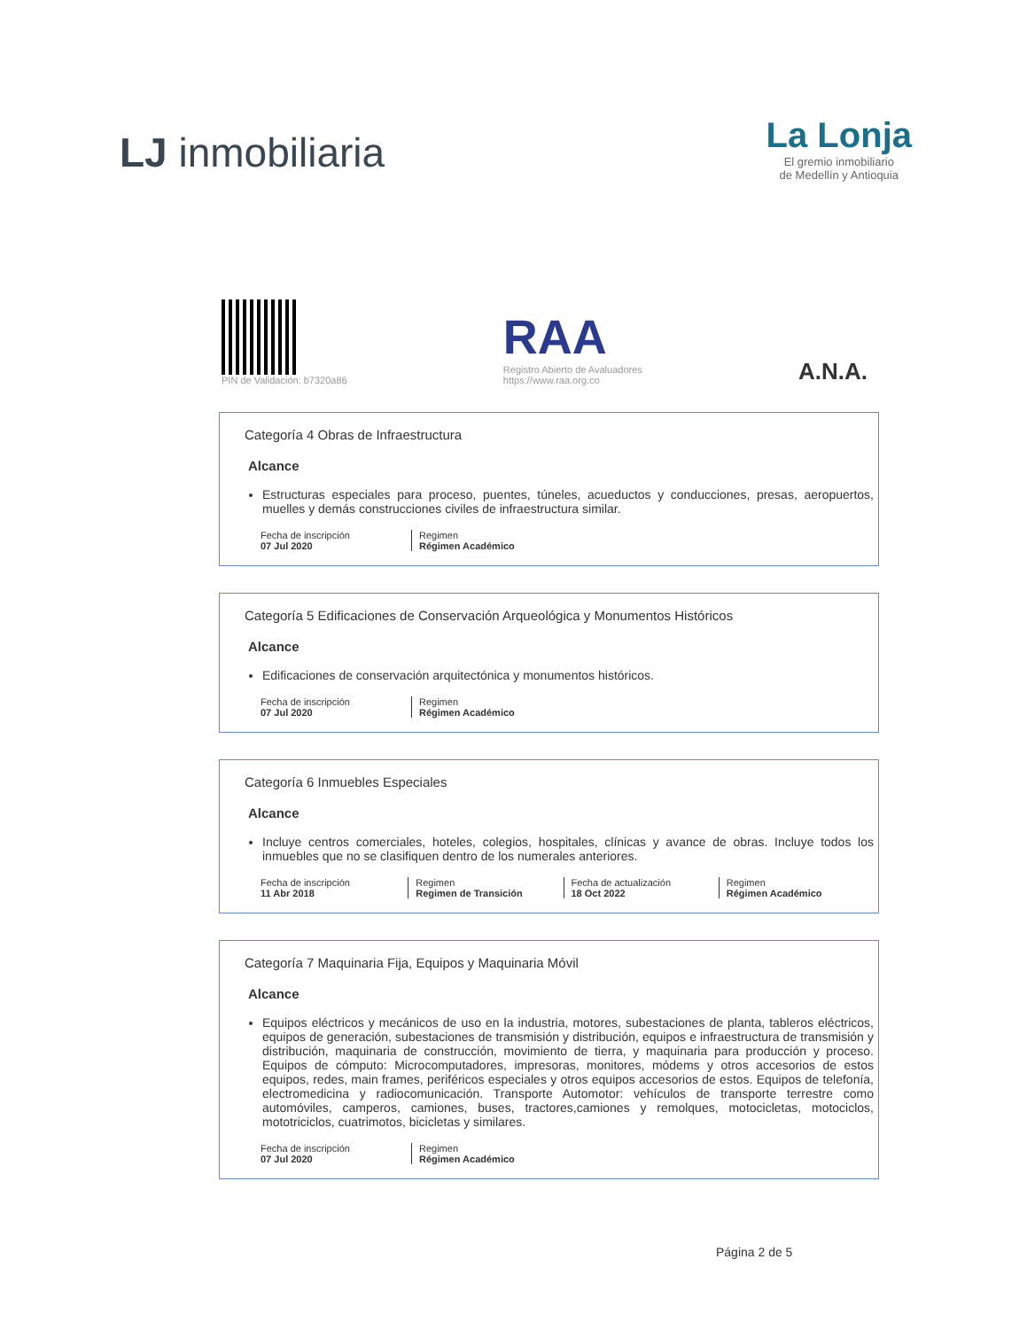LJ inmobiliaria
La Lonja
El gremio inmobiliario
de Medellín y Antioquia
PIN de Validación: b7320a86
RAA
Registro Abierto de Avaluadores
https://www.raa.org.co
A.N.A.
Categoría 4 Obras de Infraestructura
Alcance
Estructuras especiales para proceso, puentes, túneles, acueductos y conducciones, presas, aeropuertos, muelles y demás construcciones civiles de infraestructura similar.
Fecha de inscripción
07 Jul 2020
Regimen
Régimen Académico
Categoría 5 Edificaciones de Conservación Arqueológica y Monumentos Históricos
Alcance
Edificaciones de conservación arquitectónica y monumentos históricos.
Fecha de inscripción
07 Jul 2020
Regimen
Régimen Académico
Categoría 6 Inmuebles Especiales
Alcance
Incluye centros comerciales, hoteles, colegios, hospitales, clínicas y avance de obras. Incluye todos los inmuebles que no se clasifiquen dentro de los numerales anteriores.
Fecha de inscripción
11 Abr 2018
Regimen
Regimen de Transición
Fecha de actualización
18 Oct 2022
Regimen
Régimen Académico
Categoría 7 Maquinaria Fija, Equipos y Maquinaria Móvil
Alcance
Equipos eléctricos y mecánicos de uso en la industria, motores, subestaciones de planta, tableros eléctricos, equipos de generación, subestaciones de transmisión y distribución, equipos e infraestructura de transmisión y distribución, maquinaria de construcción, movimiento de tierra, y maquinaria para producción y proceso. Equipos de cómputo: Microcomputadores, impresoras, monitores, módems y otros accesorios de estos equipos, redes, main frames, periféricos especiales y otros equipos accesorios de estos. Equipos de telefonía, electromedicina y radiocomunicación. Transporte Automotor: vehículos de transporte terrestre como automóviles, camperos, camiones, buses, tractores,camiones y remolques, motocicletas, motociclos, mototriciclos, cuatrimotos, bicicletas y similares.
Fecha de inscripción
07 Jul 2020
Regimen
Régimen Académico
Página 2 de 5